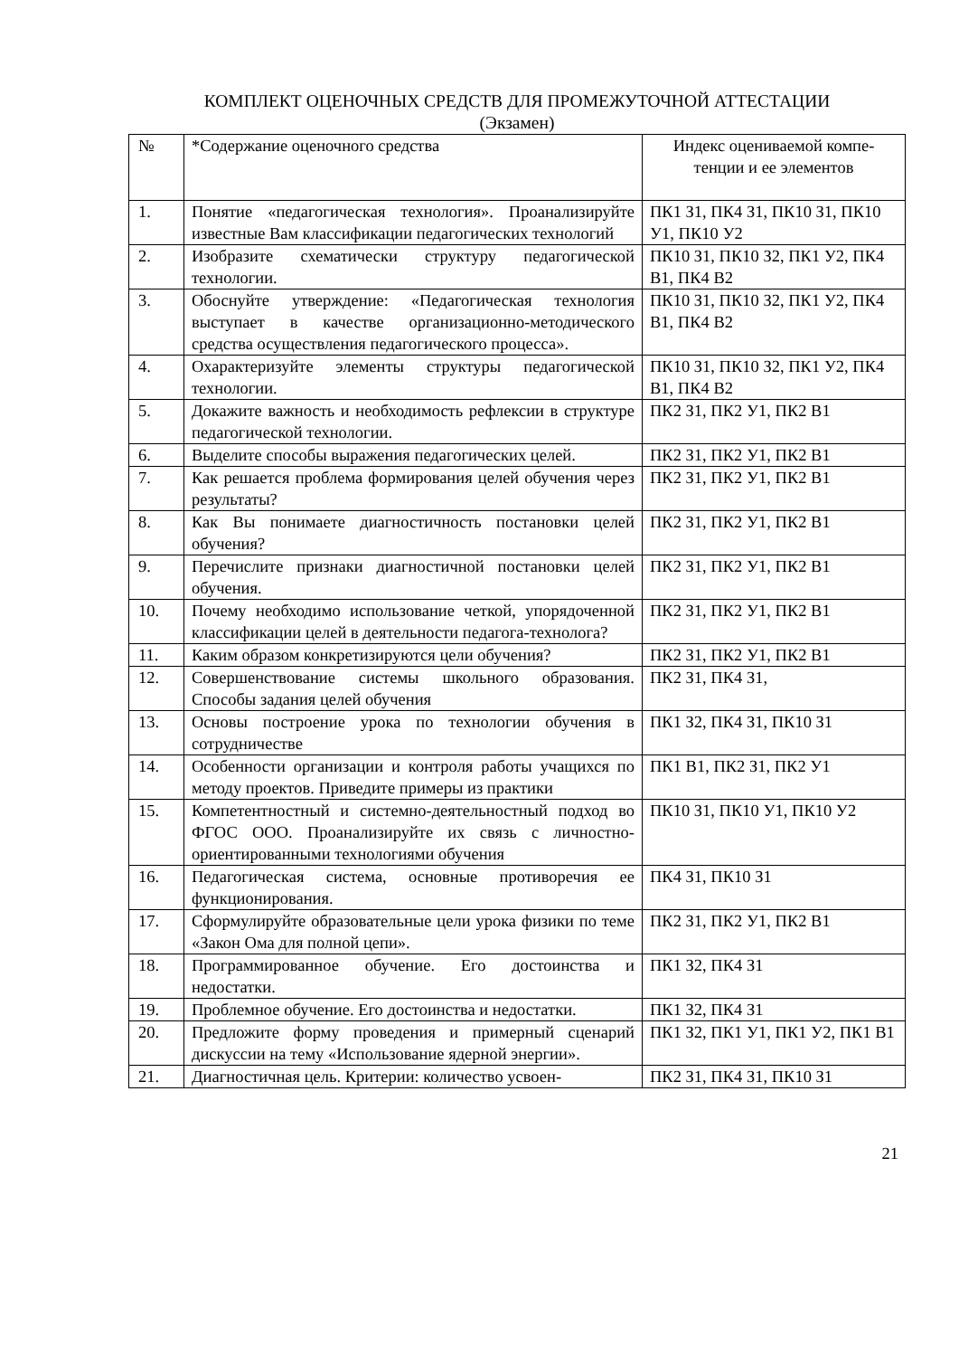КОМПЛЕКТ ОЦЕНОЧНЫХ СРЕДСТВ ДЛЯ ПРОМЕЖУТОЧНОЙ АТТЕСТАЦИИ
(Экзамен)
| № | *Содержание оценочного средства | Индекс оцениваемой компе-тенции и ее элементов |
| 1. | Понятие «педагогическая технология». Проанализируйте известные Вам классификации педагогических технологий | ПК1 З1, ПК4 З1, ПК10 З1, ПК10 У1, ПК10 У2 |
| 2. | Изобразите схематически структуру педагогической технологии. | ПК10 З1, ПК10 З2, ПК1 У2, ПК4 В1, ПК4 В2 |
| 3. | Обоснуйте утверждение: «Педагогическая технология выступает в качестве организационно-методического средства осуществления педагогического процесса». | ПК10 З1, ПК10 З2, ПК1 У2, ПК4 В1, ПК4 В2 |
| 4. | Охарактеризуйте элементы структуры педагогической технологии. | ПК10 З1, ПК10 З2, ПК1 У2, ПК4 В1, ПК4 В2 |
| 5. | Докажите важность и необходимость рефлексии в структуре педагогической технологии. | ПК2 З1, ПК2 У1, ПК2 В1 |
| 6. | Выделите способы выражения педагогических целей. | ПК2 З1, ПК2 У1, ПК2 В1 |
| 7. | Как решается проблема формирования целей обучения через результаты? | ПК2 З1, ПК2 У1, ПК2 В1 |
| 8. | Как Вы понимаете диагностичность постановки целей обучения? | ПК2 З1, ПК2 У1, ПК2 В1 |
| 9. | Перечислите признаки диагностичной постановки целей обучения. | ПК2 З1, ПК2 У1, ПК2 В1 |
| 10. | Почему необходимо использование четкой, упорядоченной классификации целей в деятельности педагога-технолога? | ПК2 З1, ПК2 У1, ПК2 В1 |
| 11. | Каким образом конкретизируются цели обучения? | ПК2 З1, ПК2 У1, ПК2 В1 |
| 12. | Совершенствование системы школьного образования. Способы задания целей обучения | ПК2 З1, ПК4 З1, |
| 13. | Основы построение урока по технологии обучения в сотрудничестве | ПК1 З2, ПК4 З1, ПК10 З1 |
| 14. | Особенности организации и контроля работы учащихся по методу проектов. Приведите примеры из практики | ПК1 В1, ПК2 З1, ПК2 У1 |
| 15. | Компетентностный и системно-деятельностный подход во ФГОС ООО. Проанализируйте их связь с личностно-ориентированными технологиями обучения | ПК10 З1, ПК10 У1, ПК10 У2 |
| 16. | Педагогическая система, основные противоречия ее функционирования. | ПК4 З1, ПК10 З1 |
| 17. | Сформулируйте образовательные цели урока физики по теме «Закон Ома для полной цепи». | ПК2 З1, ПК2 У1, ПК2 В1 |
| 18. | Программированное обучение. Его достоинства и недостатки. | ПК1 З2, ПК4 З1 |
| 19. | Проблемное обучение. Его достоинства и недостатки. | ПК1 З2, ПК4 З1 |
| 20. | Предложите форму проведения и примерный сценарий дискуссии на тему «Использование ядерной энергии». | ПК1 З2, ПК1 У1, ПК1 У2, ПК1 В1 |
| 21. | Диагностичная цель. Критерии: количество усвоен- | ПК2 З1, ПК4 З1, ПК10 З1 |
21